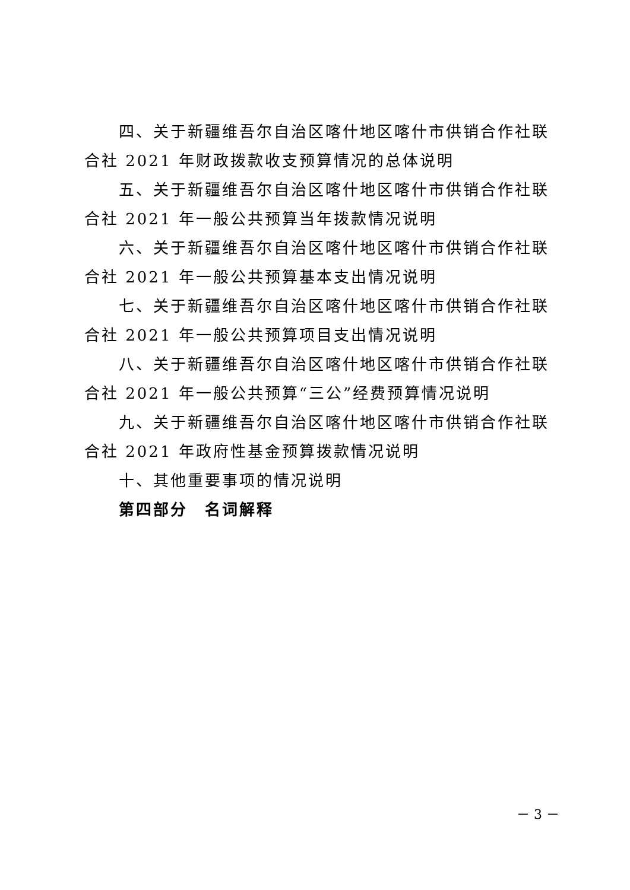四、关于新疆维吾尔自治区喀什地区喀什市供销合作社联合社 2021 年财政拨款收支预算情况的总体说明
五、关于新疆维吾尔自治区喀什地区喀什市供销合作社联合社 2021 年一般公共预算当年拨款情况说明
六、关于新疆维吾尔自治区喀什地区喀什市供销合作社联合社 2021 年一般公共预算基本支出情况说明
七、关于新疆维吾尔自治区喀什地区喀什市供销合作社联合社 2021 年一般公共预算项目支出情况说明
八、关于新疆维吾尔自治区喀什地区喀什市供销合作社联合社 2021 年一般公共预算“三公”经费预算情况说明
九、关于新疆维吾尔自治区喀什地区喀什市供销合作社联合社 2021 年政府性基金预算拨款情况说明
十、其他重要事项的情况说明
第四部分　名词解释
－ 3 －